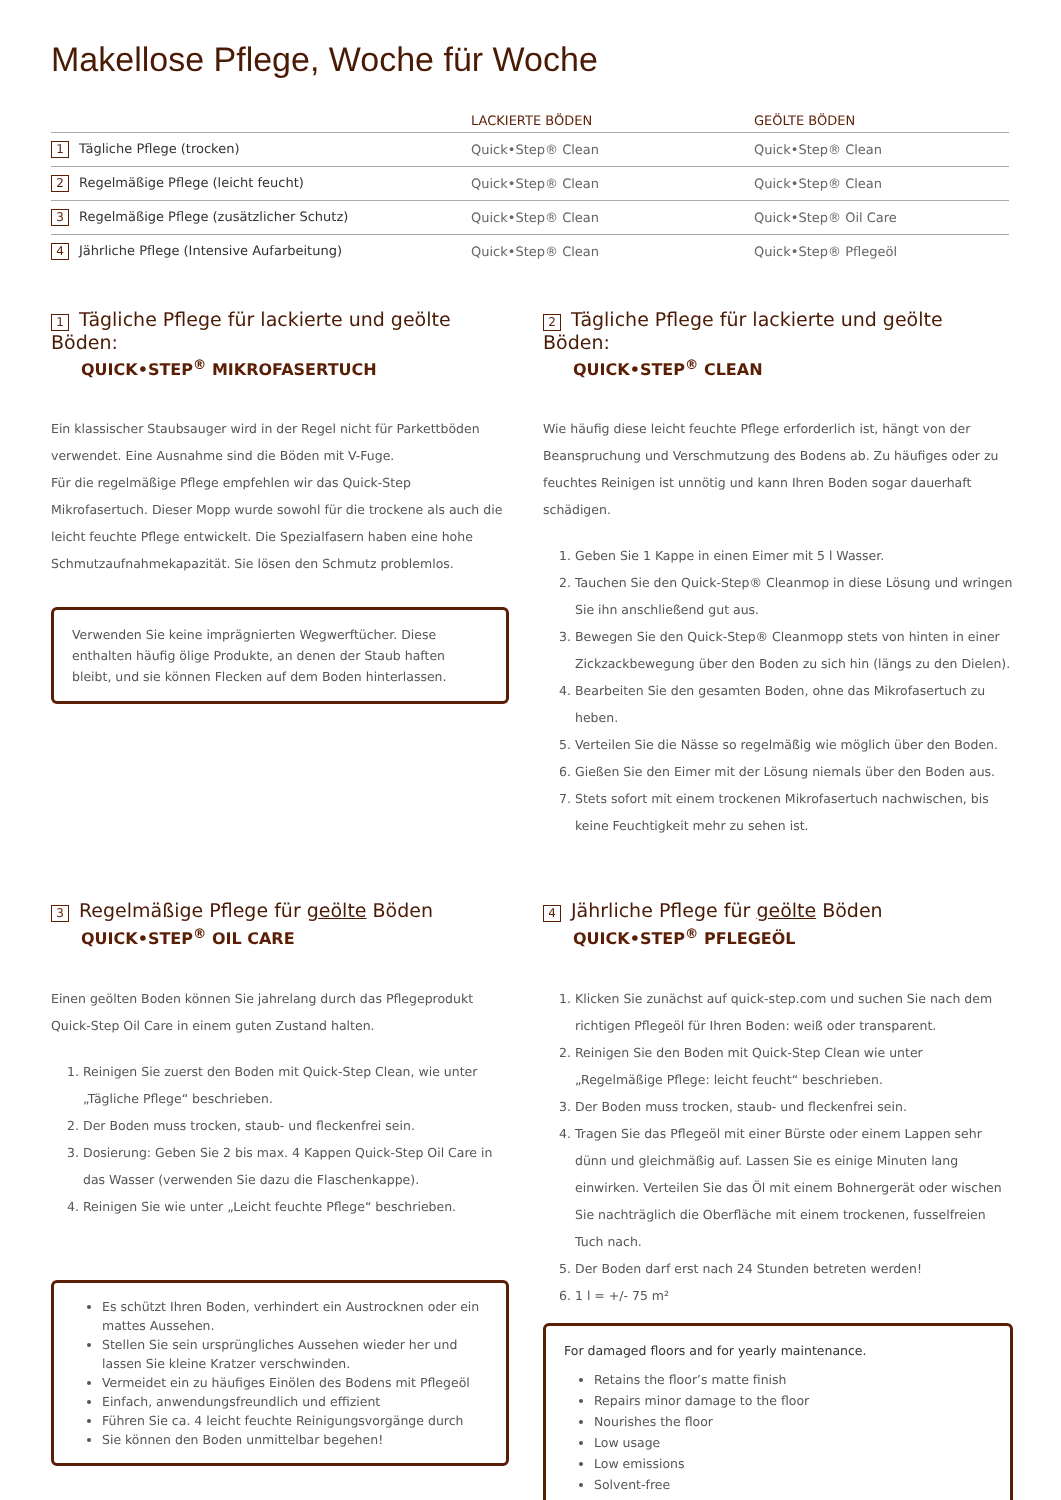Makellose Pflege, Woche für Woche
| | LACKIERTE BÖDEN | GEÖLTE BÖDEN |
| --- | --- | --- |
| 1 Tägliche Pflege (trocken) | Quick•Step® Clean | Quick•Step® Clean |
| 2 Regelmäßige Pflege (leicht feucht) | Quick•Step® Clean | Quick•Step® Clean |
| 3 Regelmäßige Pflege (zusätzlicher Schutz) | Quick•Step® Clean | Quick•Step® Oil Care |
| 4 Jährliche Pflege (Intensive Aufarbeitung) | Quick•Step® Clean | Quick•Step® Pflegeöl |
1 Tägliche Pflege für lackierte und geölte Böden:
QUICK•STEP<sup>®</sup> MIKROFASERTUCH
Ein klassischer Staubsauger wird in der Regel nicht für Parkettböden verwendet. Eine Ausnahme sind die Böden mit V-Fuge.
Für die regelmäßige Pflege empfehlen wir das Quick-Step Mikrofasertuch. Dieser Mopp wurde sowohl für die trockene als auch die leicht feuchte Pflege entwickelt. Die Spezialfasern haben eine hohe Schmutzaufnahmekapazität. Sie lösen den Schmutz problemlos.
Verwenden Sie keine imprägnierten Wegwerftücher. Diese enthalten häufig ölige Produkte, an denen der Staub haften bleibt, und sie können Flecken auf dem Boden hinterlassen.
2 Tägliche Pflege für lackierte und geölte Böden:
QUICK•STEP<sup>®</sup> CLEAN
Wie häufig diese leicht feuchte Pflege erforderlich ist, hängt von der Beanspruchung und Verschmutzung des Bodens ab. Zu häufiges oder zu feuchtes Reinigen ist unnötig und kann Ihren Boden sogar dauerhaft schädigen.
1. Geben Sie 1 Kappe in einen Eimer mit 5 l Wasser.
2. Tauchen Sie den Quick-Step® Cleanmop in diese Lösung und wringen Sie ihn anschließend gut aus.
3. Bewegen Sie den Quick-Step® Cleanmopp stets von hinten in einer Zickzackbewegung über den Boden zu sich hin (längs zu den Dielen).
4. Bearbeiten Sie den gesamten Boden, ohne das Mikrofasertuch zu heben.
5. Verteilen Sie die Nässe so regelmäßig wie möglich über den Boden.
6. Gießen Sie den Eimer mit der Lösung niemals über den Boden aus.
7. Stets sofort mit einem trockenen Mikrofasertuch nachwischen, bis keine Feuchtigkeit mehr zu sehen ist.
3 Regelmäßige Pflege für geölte Böden
QUICK•STEP<sup>®</sup> OIL CARE
Einen geölten Boden können Sie jahrelang durch das Pflegeprodukt Quick-Step Oil Care in einem guten Zustand halten.
1. Reinigen Sie zuerst den Boden mit Quick-Step Clean, wie unter „Tägliche Pflege“ beschrieben.
2. Der Boden muss trocken, staub- und fleckenfrei sein.
3. Dosierung: Geben Sie 2 bis max. 4 Kappen Quick-Step Oil Care in das Wasser (verwenden Sie dazu die Flaschenkappe).
4. Reinigen Sie wie unter „Leicht feuchte Pflege“ beschrieben.
Es schützt Ihren Boden, verhindert ein Austrocknen oder ein mattes Aussehen.
Stellen Sie sein ursprüngliches Aussehen wieder her und lassen Sie kleine Kratzer verschwinden.
Vermeidet ein zu häufiges Einölen des Bodens mit Pflegeöl
Einfach, anwendungsfreundlich und effizient
Führen Sie ca. 4 leicht feuchte Reinigungsvorgänge durch
Sie können den Boden unmittelbar begehen!
4 Jährliche Pflege für geölte Böden
QUICK•STEP<sup>®</sup> PFLEGEÖL
1. Klicken Sie zunächst auf quick-step.com und suchen Sie nach dem richtigen Pflegeöl für Ihren Boden: weiß oder transparent.
2. Reinigen Sie den Boden mit Quick-Step Clean wie unter „Regelmäßige Pflege: leicht feucht“ beschrieben.
3. Der Boden muss trocken, staub- und fleckenfrei sein.
4. Tragen Sie das Pflegeöl mit einer Bürste oder einem Lappen sehr dünn und gleichmäßig auf. Lassen Sie es einige Minuten lang einwirken. Verteilen Sie das Öl mit einem Bohnergerät oder wischen Sie nachträglich die Oberfläche mit einem trockenen, fusselfreien Tuch nach.
5. Der Boden darf erst nach 24 Stunden betreten werden!
6. 1 l = +/- 75 m²
For damaged floors and for yearly maintenance.
Retains the floor’s matte finish
Repairs minor damage to the floor
Nourishes the floor
Low usage
Low emissions
Solvent-free